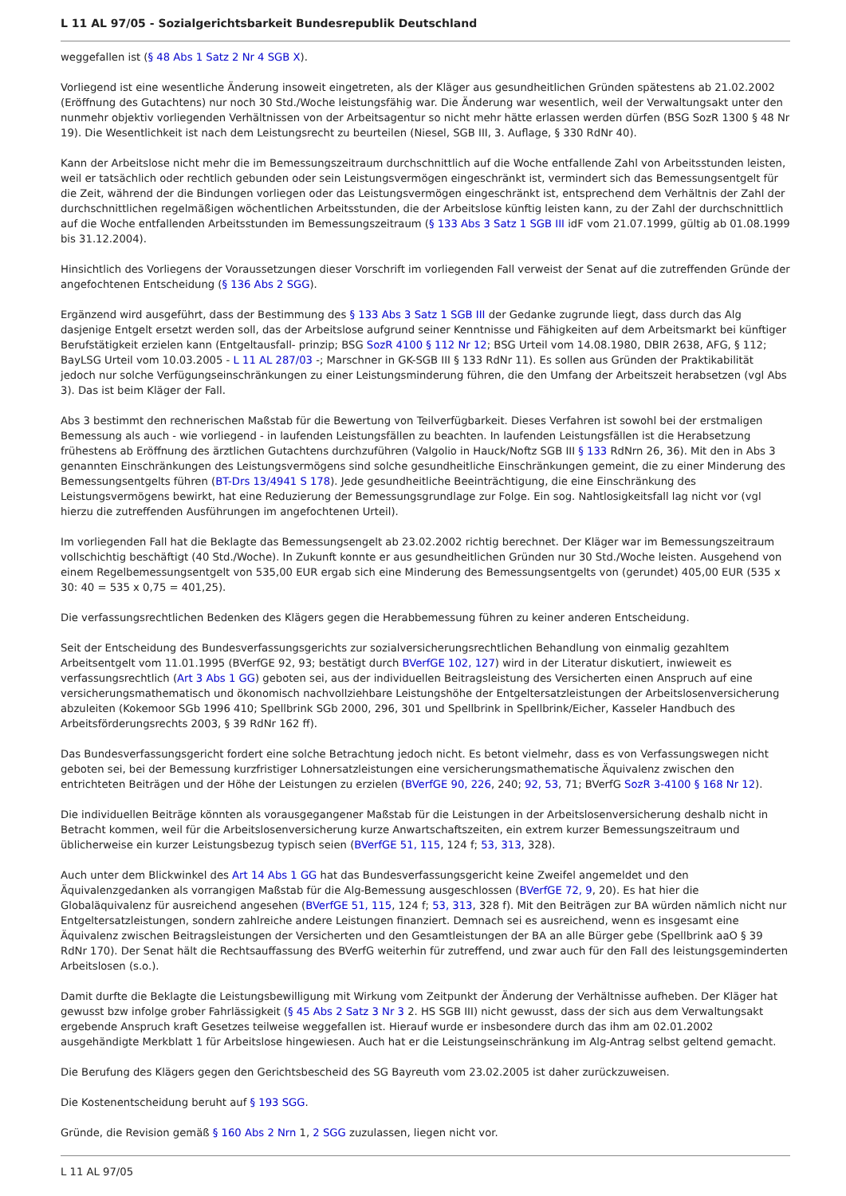L 11 AL 97/05 - Sozialgerichtsbarkeit Bundesrepublik Deutschland
weggefallen ist (§ 48 Abs 1 Satz 2 Nr 4 SGB X).
Vorliegend ist eine wesentliche Änderung insoweit eingetreten, als der Kläger aus gesundheitlichen Gründen spätestens ab 21.02.2002 (Eröffnung des Gutachtens) nur noch 30 Std./Woche leistungsfähig war. Die Änderung war wesentlich, weil der Verwaltungsakt unter den nunmehr objektiv vorliegenden Verhältnissen von der Arbeitsagentur so nicht mehr hätte erlassen werden dürfen (BSG SozR 1300 § 48 Nr 19). Die Wesentlichkeit ist nach dem Leistungsrecht zu beurteilen (Niesel, SGB III, 3. Auflage, § 330 RdNr 40).
Kann der Arbeitslose nicht mehr die im Bemessungszeitraum durchschnittlich auf die Woche entfallende Zahl von Arbeitsstunden leisten, weil er tatsächlich oder rechtlich gebunden oder sein Leistungsvermögen eingeschränkt ist, vermindert sich das Bemessungsentgelt für die Zeit, während der die Bindungen vorliegen oder das Leistungsvermögen eingeschränkt ist, entsprechend dem Verhältnis der Zahl der durchschnittlichen regelmäßigen wöchentlichen Arbeitsstunden, die der Arbeitslose künftig leisten kann, zu der Zahl der durchschnittlich auf die Woche entfallenden Arbeitsstunden im Bemessungszeitraum (§ 133 Abs 3 Satz 1 SGB III idF vom 21.07.1999, gültig ab 01.08.1999 bis 31.12.2004).
Hinsichtlich des Vorliegens der Voraussetzungen dieser Vorschrift im vorliegenden Fall verweist der Senat auf die zutreffenden Gründe der angefochtenen Entscheidung (§ 136 Abs 2 SGG).
Ergänzend wird ausgeführt, dass der Bestimmung des § 133 Abs 3 Satz 1 SGB III der Gedanke zugrunde liegt, dass durch das Alg dasjenige Entgelt ersetzt werden soll, das der Arbeitslose aufgrund seiner Kenntnisse und Fähigkeiten auf dem Arbeitsmarkt bei künftiger Berufstätigkeit erzielen kann (Entgeltausfall- prinzip; BSG SozR 4100 § 112 Nr 12; BSG Urteil vom 14.08.1980, DBlR 2638, AFG, § 112; BayLSG Urteil vom 10.03.2005 - L 11 AL 287/03 -; Marschner in GK-SGB III § 133 RdNr 11). Es sollen aus Gründen der Praktikabilität jedoch nur solche Verfügungseinschränkungen zu einer Leistungsminderung führen, die den Umfang der Arbeitszeit herabsetzen (vgl Abs 3). Das ist beim Kläger der Fall.
Abs 3 bestimmt den rechnerischen Maßstab für die Bewertung von Teilverfügbarkeit. Dieses Verfahren ist sowohl bei der erstmaligen Bemessung als auch - wie vorliegend - in laufenden Leistungsfällen zu beachten. In laufenden Leistungsfällen ist die Herabsetzung frühestens ab Eröffnung des ärztlichen Gutachtens durchzuführen (Valgolio in Hauck/Noftz SGB III § 133 RdNrn 26, 36). Mit den in Abs 3 genannten Einschränkungen des Leistungsvermögens sind solche gesundheitliche Einschränkungen gemeint, die zu einer Minderung des Bemessungsentgelts führen (BT-Drs 13/4941 S 178). Jede gesundheitliche Beeinträchtigung, die eine Einschränkung des Leistungsvermögens bewirkt, hat eine Reduzierung der Bemessungsgrundlage zur Folge. Ein sog. Nahtlosigkeitsfall lag nicht vor (vgl hierzu die zutreffenden Ausführungen im angefochtenen Urteil).
Im vorliegenden Fall hat die Beklagte das Bemessungsengelt ab 23.02.2002 richtig berechnet. Der Kläger war im Bemessungszeitraum vollschichtig beschäftigt (40 Std./Woche). In Zukunft konnte er aus gesundheitlichen Gründen nur 30 Std./Woche leisten. Ausgehend von einem Regelbemessungsentgelt von 535,00 EUR ergab sich eine Minderung des Bemessungsentgelts von (gerundet) 405,00 EUR (535 x 30: 40 = 535 x 0,75 = 401,25).
Die verfassungsrechtlichen Bedenken des Klägers gegen die Herabbemessung führen zu keiner anderen Entscheidung.
Seit der Entscheidung des Bundesverfassungsgerichts zur sozialversicherungsrechtlichen Behandlung von einmalig gezahltem Arbeitsentgelt vom 11.01.1995 (BVerfGE 92, 93; bestätigt durch BVerfGE 102, 127) wird in der Literatur diskutiert, inwieweit es verfassungsrechtlich (Art 3 Abs 1 GG) geboten sei, aus der individuellen Beitragsleistung des Versicherten einen Anspruch auf eine versicherungsmathematisch und ökonomisch nachvollziehbare Leistungshöhe der Entgeltersatzleistungen der Arbeitslosenversicherung abzuleiten (Kokemoor SGb 1996 410; Spellbrink SGb 2000, 296, 301 und Spellbrink in Spellbrink/Eicher, Kasseler Handbuch des Arbeitsförderungsrechts 2003, § 39 RdNr 162 ff).
Das Bundesverfassungsgericht fordert eine solche Betrachtung jedoch nicht. Es betont vielmehr, dass es von Verfassungswegen nicht geboten sei, bei der Bemessung kurzfristiger Lohnersatzleistungen eine versicherungsmathematische Äquivalenz zwischen den entrichteten Beiträgen und der Höhe der Leistungen zu erzielen (BVerfGE 90, 226, 240; 92, 53, 71; BVerfG SozR 3-4100 § 168 Nr 12).
Die individuellen Beiträge könnten als vorausgegangener Maßstab für die Leistungen in der Arbeitslosenversicherung deshalb nicht in Betracht kommen, weil für die Arbeitslosenversicherung kurze Anwartschaftszeiten, ein extrem kurzer Bemessungszeitraum und üblicherweise ein kurzer Leistungsbezug typisch seien (BVerfGE 51, 115, 124 f; 53, 313, 328).
Auch unter dem Blickwinkel des Art 14 Abs 1 GG hat das Bundesverfassungsgericht keine Zweifel angemeldet und den Äquivalenzgedanken als vorrangigen Maßstab für die Alg-Bemessung ausgeschlossen (BVerfGE 72, 9, 20). Es hat hier die Globaläquivalenz für ausreichend angesehen (BVerfGE 51, 115, 124 f; 53, 313, 328 f). Mit den Beiträgen zur BA würden nämlich nicht nur Entgeltersatzleistungen, sondern zahlreiche andere Leistungen finanziert. Demnach sei es ausreichend, wenn es insgesamt eine Äquivalenz zwischen Beitragsleistungen der Versicherten und den Gesamtleistungen der BA an alle Bürger gebe (Spellbrink aaO § 39 RdNr 170). Der Senat hält die Rechtsauffassung des BVerfG weiterhin für zutreffend, und zwar auch für den Fall des leistungsgeminderten Arbeitslosen (s.o.).
Damit durfte die Beklagte die Leistungsbewilligung mit Wirkung vom Zeitpunkt der Änderung der Verhältnisse aufheben. Der Kläger hat gewusst bzw infolge grober Fahrlässigkeit (§ 45 Abs 2 Satz 3 Nr 3 2. HS SGB III) nicht gewusst, dass der sich aus dem Verwaltungsakt ergebende Anspruch kraft Gesetzes teilweise weggefallen ist. Hierauf wurde er insbesondere durch das ihm am 02.01.2002 ausgehändigte Merkblatt 1 für Arbeitslose hingewiesen. Auch hat er die Leistungseinschränkung im Alg-Antrag selbst geltend gemacht.
Die Berufung des Klägers gegen den Gerichtsbescheid des SG Bayreuth vom 23.02.2005 ist daher zurückzuweisen.
Die Kostenentscheidung beruht auf § 193 SGG.
Gründe, die Revision gemäß § 160 Abs 2 Nrn 1, 2 SGG zuzulassen, liegen nicht vor.
L 11 AL 97/05